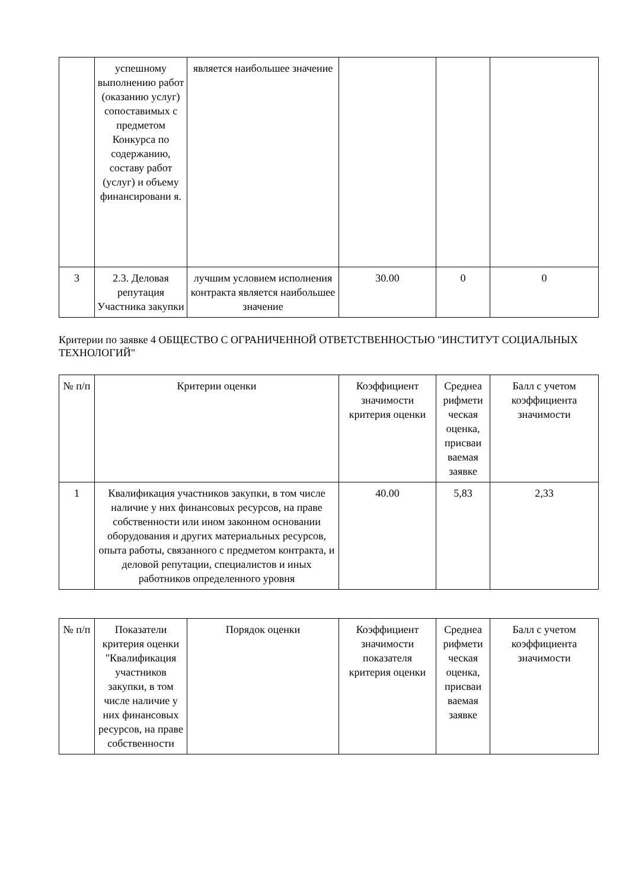| | успешному выполнению работ (оказанию услуг) сопоставимых с предметом Конкурса по содержанию, составу работ (услуг) и объему финансировани я. | является наибольшее значение | | | |
| 3 | 2.3. Деловая репутация Участника закупки | лучшим условием исполнения контракта является наибольшее значение | 30.00 | 0 | 0 |
Критерии по заявке 4 ОБЩЕСТВО С ОГРАНИЧЕННОЙ ОТВЕТСТВЕННОСТЬЮ "ИНСТИТУТ СОЦИАЛЬНЫХ ТЕХНОЛОГИЙ"
| № п/п | Критерии оценки | Коэффициент значимости критерия оценки | Среднеа рифмети ческая оценка, присваи ваемая заявке | Балл с учетом коэффициента значимости |
| --- | --- | --- | --- | --- |
| 1 | Квалификация участников закупки, в том числе наличие у них финансовых ресурсов, на праве собственности или ином законном основании оборудования и других материальных ресурсов, опыта работы, связанного с предметом контракта, и деловой репутации, специалистов и иных работников определенного уровня | 40.00 | 5,83 | 2,33 |
| № п/п | Показатели критерия оценки "Квалификация участников закупки, в том числе наличие у них финансовых ресурсов, на праве собственности | Порядок оценки | Коэффициент значимости показателя критерия оценки | Среднеа рифмети ческая оценка, присваи ваемая заявке | Балл с учетом коэффициента значимости |
| --- | --- | --- | --- | --- | --- |